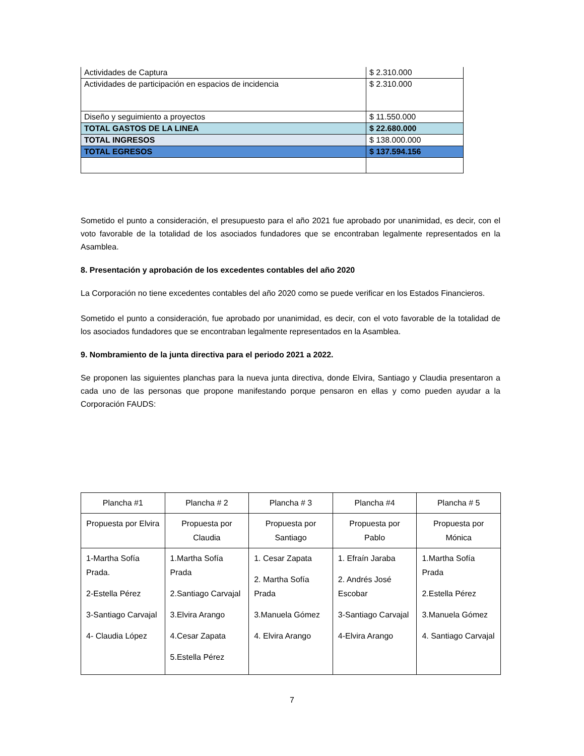| Actividades de Captura | $ 2.310.000 |
| Actividades de participación en espacios de incidencia | $ 2.310.000 |
| Diseño y seguimiento a proyectos | $ 11.550.000 |
| TOTAL GASTOS DE LA LINEA | $ 22.680.000 |
| TOTAL INGRESOS | $ 138.000.000 |
| TOTAL EGRESOS | $ 137.594.156 |
Sometido el punto a consideración, el presupuesto para el año 2021 fue aprobado por unanimidad, es decir, con el voto favorable de la totalidad de los asociados fundadores que se encontraban legalmente representados en la Asamblea.
8. Presentación y aprobación de los excedentes contables del año 2020
La Corporación no tiene excedentes contables del año 2020 como se puede verificar en los Estados Financieros.
Sometido el punto a consideración, fue aprobado por unanimidad, es decir, con el voto favorable de la totalidad de los asociados fundadores que se encontraban legalmente representados en la Asamblea.
9. Nombramiento de la junta directiva para el periodo 2021 a 2022.
Se proponen las siguientes planchas para la nueva junta directiva, donde Elvira, Santiago y Claudia presentaron a cada uno de las personas que propone manifestando porque pensaron en ellas y como pueden ayudar a la Corporación FAUDS:
| Plancha #1 | Plancha # 2 | Plancha # 3 | Plancha #4 | Plancha # 5 |
| Propuesta por Elvira | Propuesta por Claudia | Propuesta por Santiago | Propuesta por Pablo | Propuesta por Mónica |
| 1-Martha Sofía Prada. 2-Estella Pérez 3-Santiago Carvajal 4- Claudia López | 1.Martha Sofía Prada 2.Santiago Carvajal 3.Elvira Arango 4.Cesar Zapata 5.Estella Pérez | 1. Cesar Zapata 2. Martha Sofía Prada 3.Manuela Gómez 4. Elvira Arango | 1. Efraín Jaraba 2. Andrés José Escobar 3-Santiago Carvajal 4-Elvira Arango | 1.Martha Sofía Prada 2.Estella Pérez 3.Manuela Gómez 4. Santiago Carvajal |
7